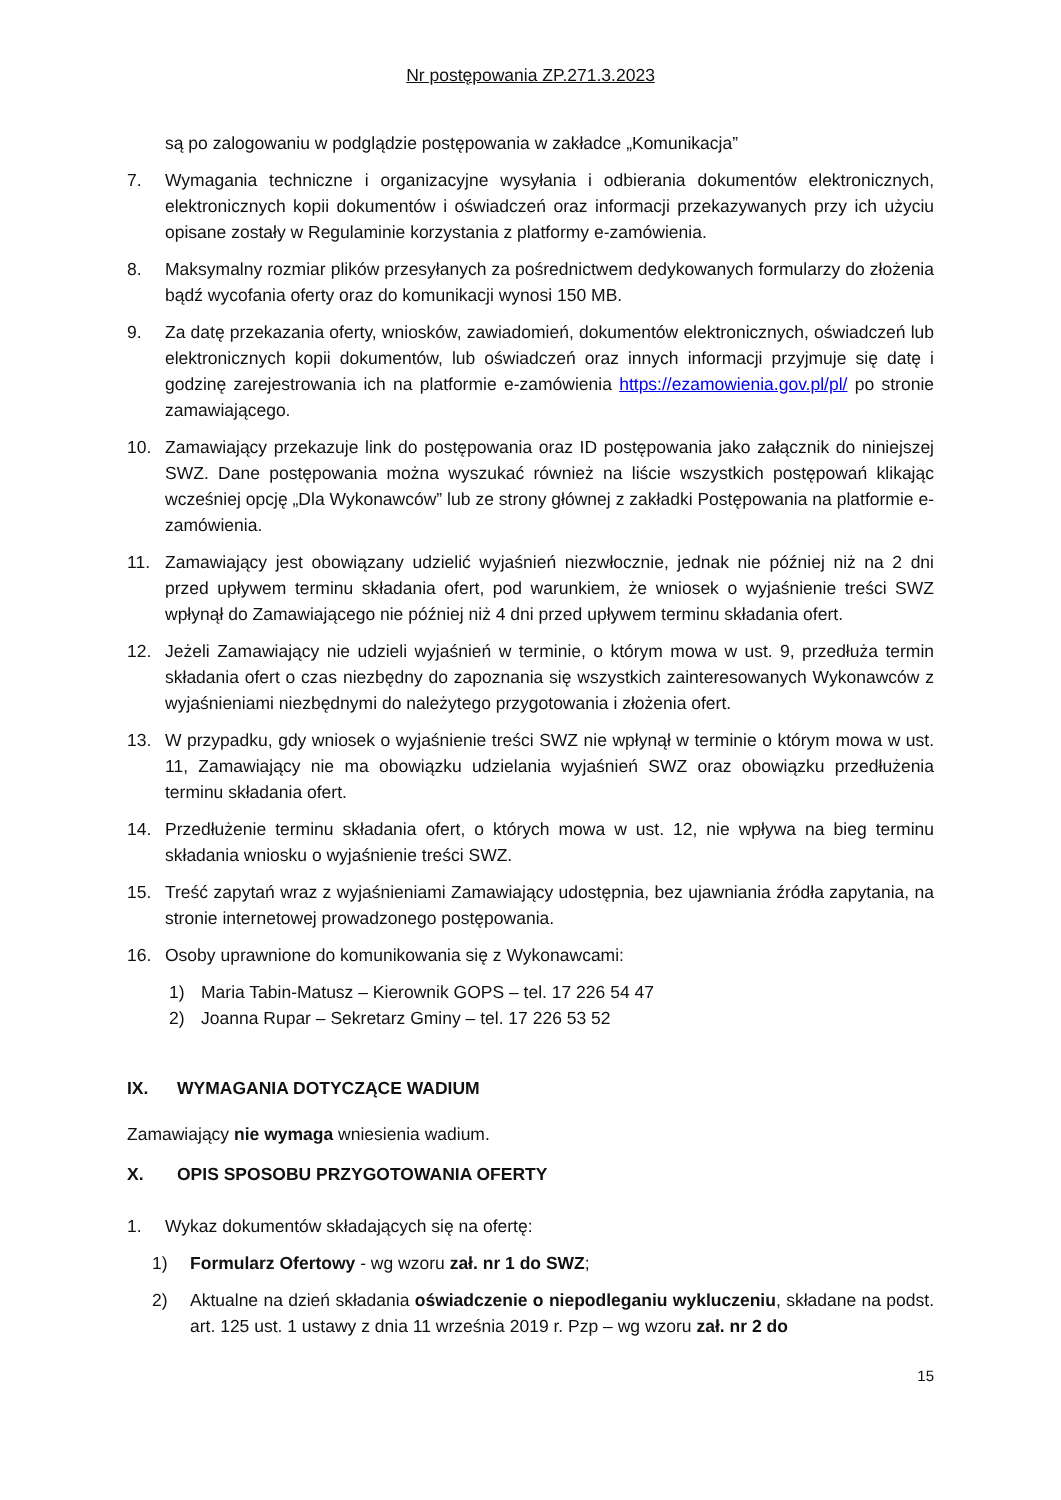Nr postępowania ZP.271.3.2023
są po zalogowaniu w podglądzie postępowania w zakładce „Komunikacja”
7. Wymagania techniczne i organizacyjne wysyłania i odbierania dokumentów elektronicznych, elektronicznych kopii dokumentów i oświadczeń oraz informacji przekazywanych przy ich użyciu opisane zostały w Regulaminie korzystania z platformy e-zamówienia.
8. Maksymalny rozmiar plików przesyłanych za pośrednictwem dedykowanych formularzy do złożenia bądź wycofania oferty oraz do komunikacji wynosi 150 MB.
9. Za datę przekazania oferty, wniosków, zawiadomień, dokumentów elektronicznych, oświadczeń lub elektronicznych kopii dokumentów, lub oświadczeń oraz innych informacji przyjmuje się datę i godzinę zarejestrowania ich na platformie e-zamówienia https://ezamowienia.gov.pl/pl/ po stronie zamawiającego.
10. Zamawiający przekazuje link do postępowania oraz ID postępowania jako załącznik do niniejszej SWZ. Dane postępowania można wyszukać również na liście wszystkich postępowań klikając wcześniej opcję „Dla Wykonawców” lub ze strony głównej z zakładki Postępowania na platformie e-zamówienia.
11. Zamawiający jest obowiązany udzielić wyjaśnień niezwłocznie, jednak nie później niż na 2 dni przed upływem terminu składania ofert, pod warunkiem, że wniosek o wyjaśnienie treści SWZ wpłynął do Zamawiającego nie później niż 4 dni przed upływem terminu składania ofert.
12. Jeżeli Zamawiający nie udzieli wyjaśnień w terminie, o którym mowa w ust. 9, przedłuża termin składania ofert o czas niezbędny do zapoznania się wszystkich zainteresowanych Wykonawców z wyjaśnieniami niezbędnymi do należytego przygotowania i złożenia ofert.
13. W przypadku, gdy wniosek o wyjaśnienie treści SWZ nie wpłynął w terminie o którym mowa w ust. 11, Zamawiający nie ma obowiązku udzielania wyjaśnień SWZ oraz obowiązku przedłużenia terminu składania ofert.
14. Przedłużenie terminu składania ofert, o których mowa w ust. 12, nie wpływa na bieg terminu składania wniosku o wyjaśnienie treści SWZ.
15. Treść zapytań wraz z wyjaśnieniami Zamawiający udostępnia, bez ujawniania źródła zapytania, na stronie internetowej prowadzonego postępowania.
16. Osoby uprawnione do komunikowania się z Wykonawcami:
1) Maria Tabin-Matusz – Kierownik GOPS – tel. 17 226 54 47
2) Joanna Rupar – Sekretarz Gminy – tel. 17 226 53 52
IX. WYMAGANIA DOTYCZĄCE WADIUM
Zamawiający nie wymaga wniesienia wadium.
X. OPIS SPOSOBU PRZYGOTOWANIA OFERTY
1. Wykaz dokumentów składających się na ofertę:
1) Formularz Ofertowy - wg wzoru zał. nr 1 do SWZ;
2) Aktualne na dzień składania oświadczenie o niepodleganiu wykluczeniu, składane na podst. art. 125 ust. 1 ustawy z dnia 11 września 2019 r. Pzp – wg wzoru zał. nr 2 do
15